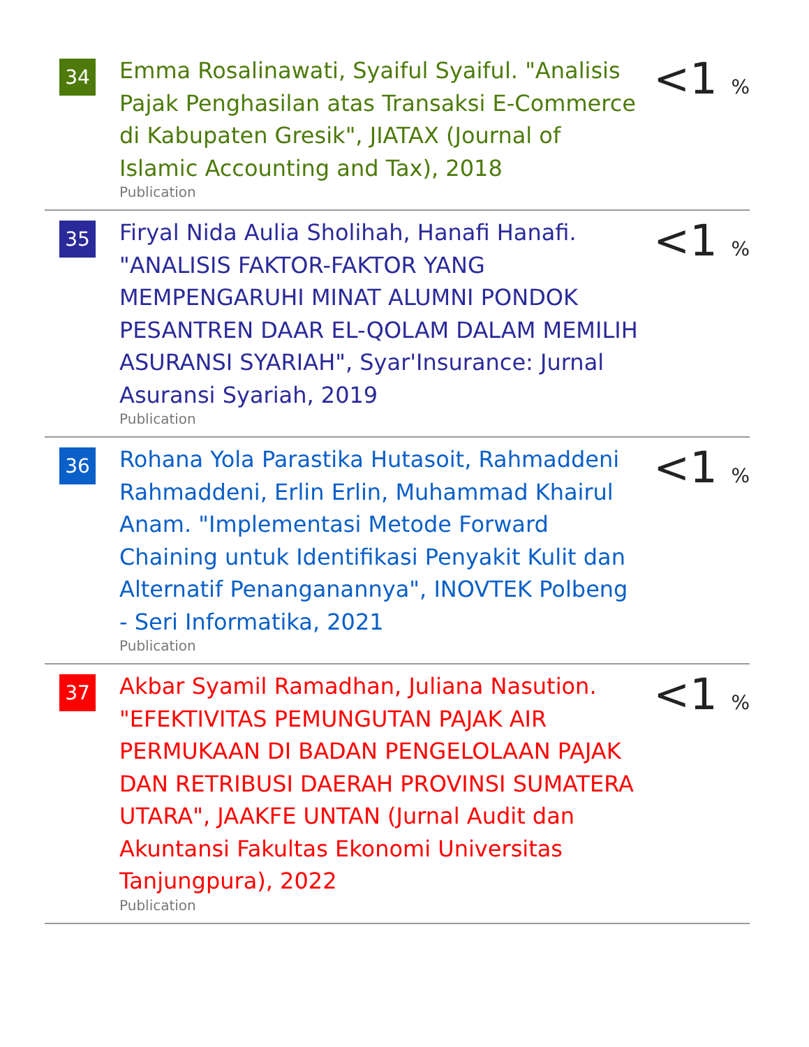| 34 | Emma Rosalinawati, Syaiful Syaiful. "Analisis Pajak Penghasilan atas Transaksi E-Commerce di Kabupaten Gresik", JIATAX (Journal of Islamic Accounting and Tax), 2018 Publication | <1 % |
| 35 | Firyal Nida Aulia Sholihah, Hanafi Hanafi. "ANALISIS FAKTOR-FAKTOR YANG MEMPENGARUHI MINAT ALUMNI PONDOK PESANTREN DAAR EL-QOLAM DALAM MEMILIH ASURANSI SYARIAH", Syar'Insurance: Jurnal Asuransi Syariah, 2019 Publication | <1 % |
| 36 | Rohana Yola Parastika Hutasoit, Rahmaddeni Rahmaddeni, Erlin Erlin, Muhammad Khairul Anam. "Implementasi Metode Forward Chaining untuk Identifikasi Penyakit Kulit dan Alternatif Penanganannya", INOVTEK Polbeng - Seri Informatika, 2021 Publication | <1 % |
| 37 | Akbar Syamil Ramadhan, Juliana Nasution. "EFEKTIVITAS PEMUNGUTAN PAJAK AIR PERMUKAAN DI BADAN PENGELOLAAN PAJAK DAN RETRIBUSI DAERAH PROVINSI SUMATERA UTARA", JAAKFE UNTAN (Jurnal Audit dan Akuntansi Fakultas Ekonomi Universitas Tanjungpura), 2022 Publication | <1 % |